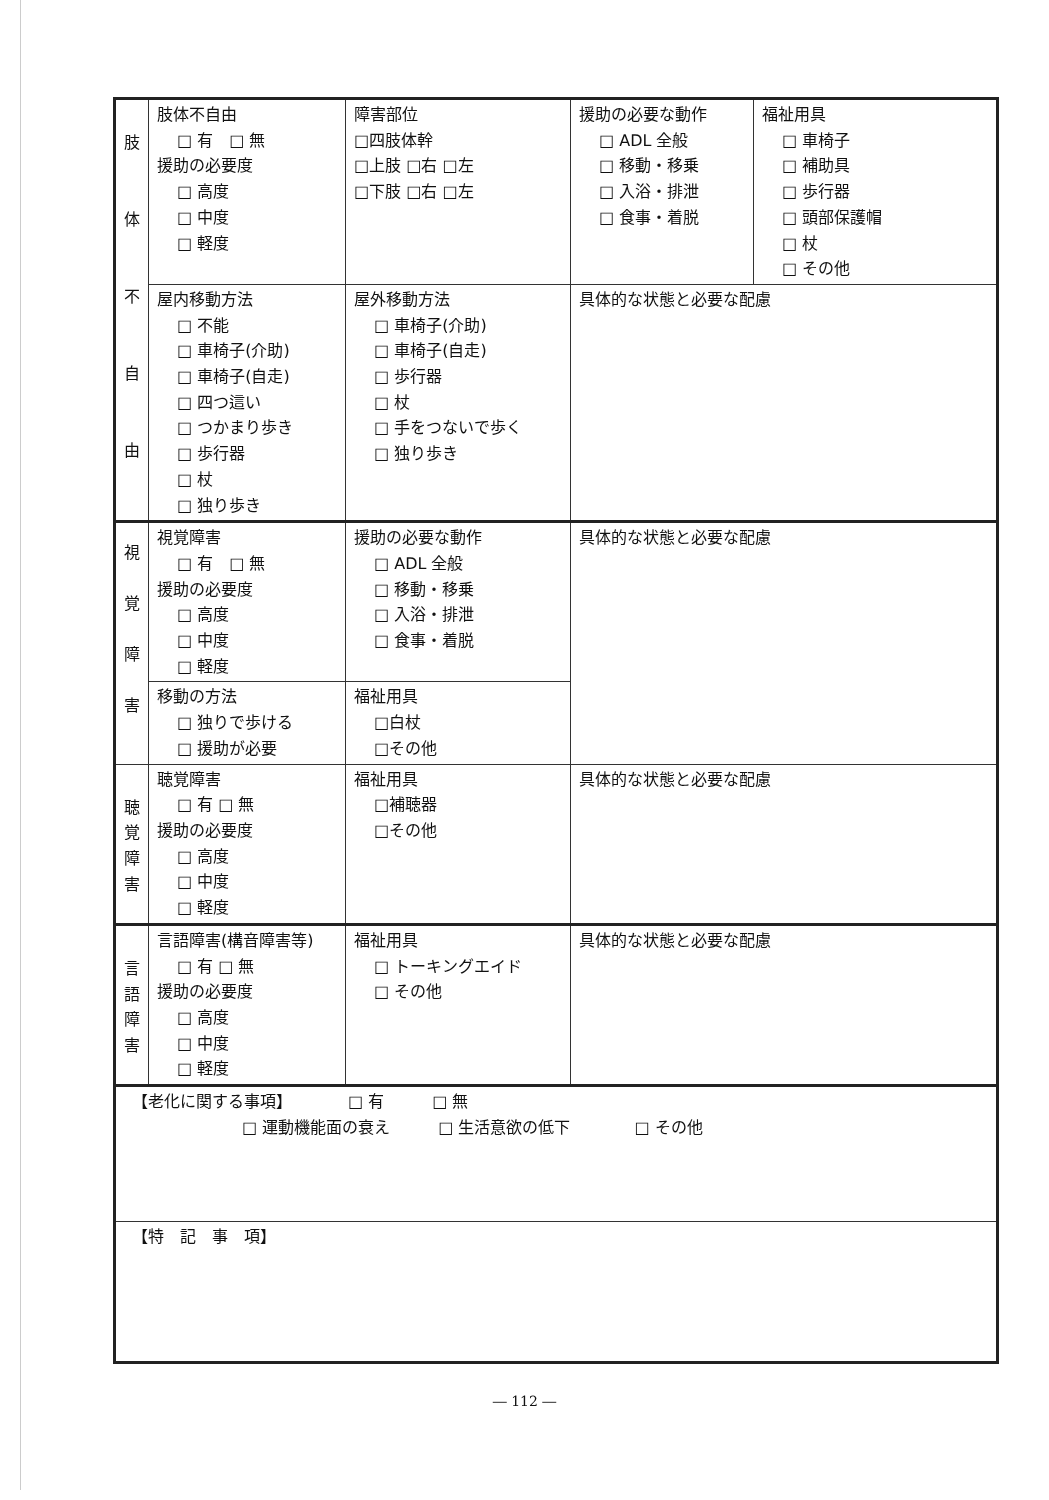| 肢 体 不 自 由 | 肢体不自由 □ 有 □ 無 援助の必要度 □ 高度 □ 中度 □ 軽度 | 障害部位 □四肢体幹 □上肢 □右 □左 □下肢 □右 □左 | 援助の必要な動作 □ ADL 全般 □ 移動・移乗 □ 入浴・排泄 □ 食事・着脱 | 福祉用具 □ 車椅子 □ 補助具 □ 歩行器 □ 頭部保護帽 □ 杖 □ その他 |
| | 屋内移動方法 □ 不能 □ 車椅子(介助) □ 車椅子(自走) □ 四つ這い □ つかまり歩き □ 歩行器 □ 杖 □ 独り歩き | 屋外移動方法 □ 車椅子(介助) □ 車椅子(自走) □ 歩行器 □ 杖 □ 手をつないで歩く □ 独り歩き | 具体的な状態と必要な配慮 | |
| 視 覚 障 害 | 視覚障害 □ 有 □ 無 援助の必要度 □ 高度 □ 中度 □ 軽度 | 援助の必要な動作 □ ADL 全般 □ 移動・移乗 □ 入浴・排泄 □ 食事・着脱 | 具体的な状態と必要な配慮 | |
| | 移動の方法 □ 独りで歩ける □ 援助が必要 | 福祉用具 □白杖 □その他 | | |
| 聴 覚 障 害 | 聴覚障害 □ 有 □ 無 援助の必要度 □ 高度 □ 中度 □ 軽度 | 福祉用具 □補聴器 □その他 | 具体的な状態と必要な配慮 | |
| 言 語 障 害 | 言語障害(構音障害等) □ 有 □ 無 援助の必要度 □ 高度 □ 中度 □ 軽度 | 福祉用具 □ トーキングエイド □ その他 | 具体的な状態と必要な配慮 | |
| 【老化に関する事項】 □ 有 □ 無 □ 運動機能面の衰え □ 生活意欲の低下 □ その他 | | | | |
| 【特 記 事 項】 | | | | |
― 112 ―